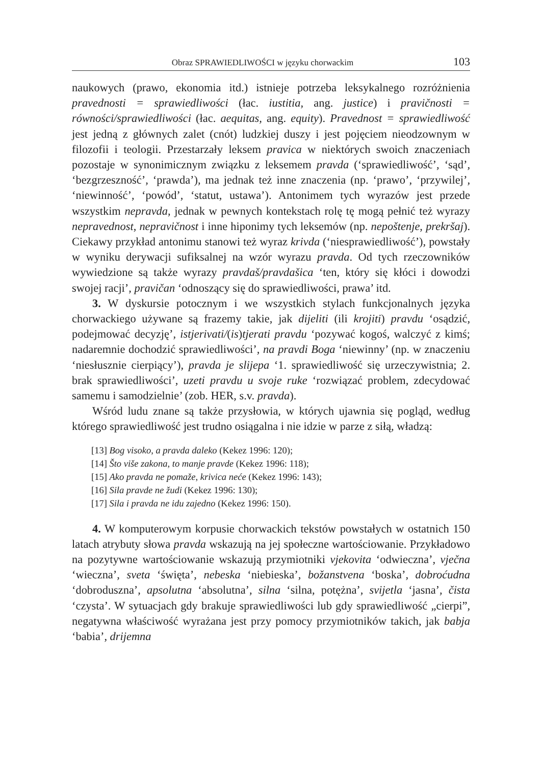Obraz SPRAWIEDLIWOŚCI w języku chorwackim 103
naukowych (prawo, ekonomia itd.) istnieje potrzeba leksykalnego rozróżnienia pravednosti = sprawiedliwości (łac. iustitia, ang. justice) i pravičnosti = równości/sprawiedliwości (łac. aequitas, ang. equity). Pravednost = sprawiedliwość jest jedną z głównych zalet (cnót) ludzkiej duszy i jest pojęciem nieodzownym w filozofii i teologii. Przestarzały leksem pravica w niektórych swoich znaczeniach pozostaje w synonimicznym związku z leksemem pravda (‘sprawiedliwość’, ‘sąd’, ‘bezgrzeszność’, ‘prawda’), ma jednak też inne znaczenia (np. ‘prawo’, ‘przywilej’, ‘niewinność’, ‘powód’, ‘statut, ustawa’). Antonimem tych wyrazów jest przede wszystkim nepravda, jednak w pewnych kontekstach rolę tę mogą pełnić też wyrazy nepravednost, nepravičnost i inne hiponimy tych leksemów (np. nepoštenje, prekršaj). Ciekawy przykład antonimu stanowi też wyraz krivda (‘niesprawiedliwość’), powstały w wyniku derywacji sufiksalnej na wzór wyrazu pravda. Od tych rzeczowników wywiedzione są także wyrazy pravdaš/pravdašica ‘ten, który się kłóci i dowodzi swojej racji’, pravičan ‘odnoszący się do sprawiedliwości, prawa’ itd.
3. W dyskursie potocznym i we wszystkich stylach funkcjonalnych języka chorwackiego używane są frazemy takie, jak dijeliti (ili krojiti) pravdu ‘osądzić, podejmować decyzję’, istjerivati/(is)tjerati pravdu ‘pozywać kogoś, walczyć z kimś; nadaremnie dochodzić sprawiedliwości’, na pravdi Boga ‘niewinny’ (np. w znaczeniu ‘niesłusznie cierpiący’), pravda je slijepa ‘1. sprawiedliwość się urzeczywistnia; 2. brak sprawiedliwości’, uzeti pravdu u svoje ruke ‘rozwiązać problem, zdecydować samemu i samodzielnie’ (zob. HER, s.v. pravda).
Wśród ludu znane są także przysłowia, w których ujawnia się pogląd, według którego sprawiedliwość jest trudno osiągalna i nie idzie w parze z siłą, władzą:
[13] Bog visoko, a pravda daleko (Kekez 1996: 120);
[14] Što više zakona, to manje pravde (Kekez 1996: 118);
[15] Ako pravda ne pomaže, krivica neće (Kekez 1996: 143);
[16] Sila pravde ne žudi (Kekez 1996: 130);
[17] Sila i pravda ne idu zajedno (Kekez 1996: 150).
4. W komputerowym korpusie chorwackich tekstów powstałych w ostatnich 150 latach atrybuty słowa pravda wskazują na jej społeczne wartościowanie. Przykładowo na pozytywne wartościowanie wskazują przymiotniki vjekovita ‘odwieczna’, vječna ‘wieczna’, sveta ‘święta’, nebeska ‘niebieska’, božanstvena ‘boska’, dobroćudna ‘dobroduszna’, apsolutna ‘absolutna’, silna ‘silna, potężna’, svijetla ‘jasna’, čista ‘czysta’. W sytuacjach gdy brakuje sprawiedliwości lub gdy sprawiedliwość „cierpi”, negatywna właściwość wyrażana jest przy pomocy przymiotników takich, jak babja ‘babia’, drijemna